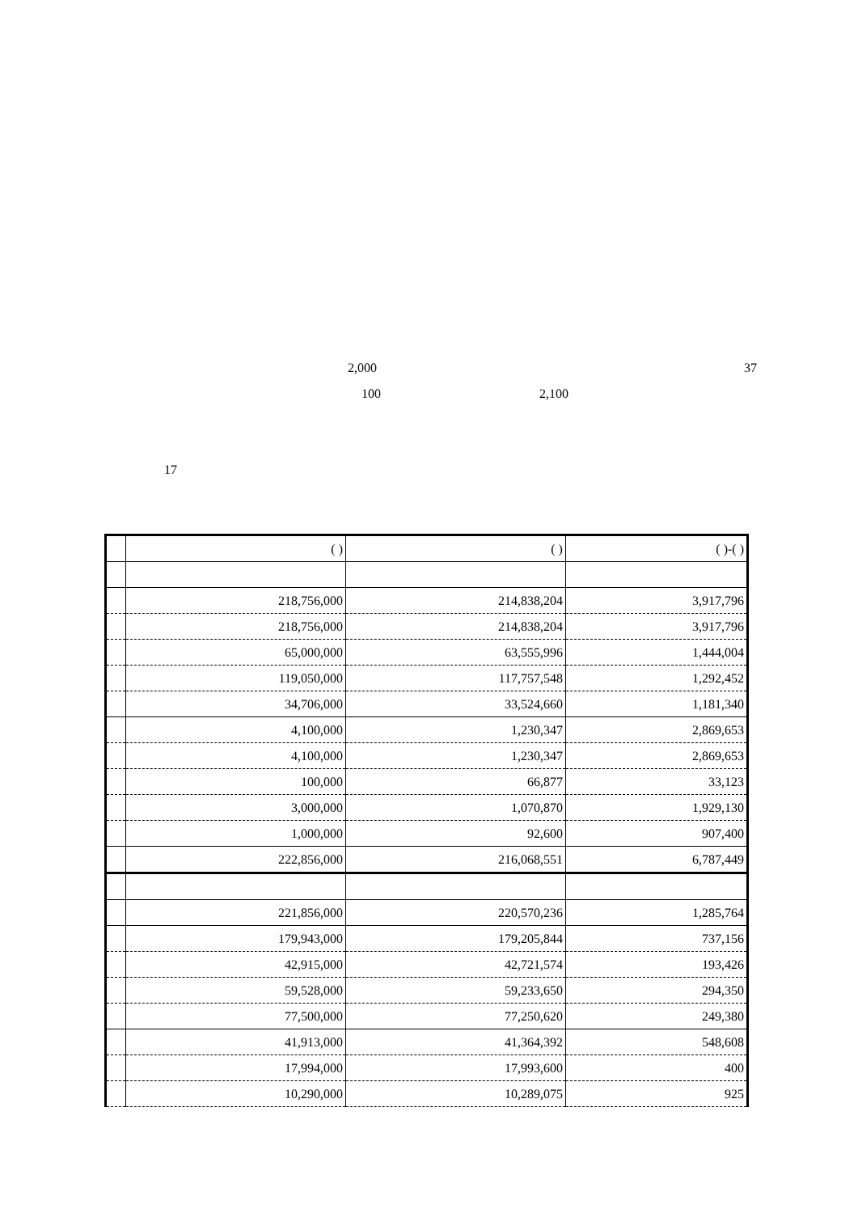2,000 37
100 2,100
17
| | ( ) | ( ) | ( )-( ) |
| | 218,756,000 | 214,838,204 | 3,917,796 |
| | 218,756,000 | 214,838,204 | 3,917,796 |
| | 65,000,000 | 63,555,996 | 1,444,004 |
| | 119,050,000 | 117,757,548 | 1,292,452 |
| | 34,706,000 | 33,524,660 | 1,181,340 |
| | 4,100,000 | 1,230,347 | 2,869,653 |
| | 4,100,000 | 1,230,347 | 2,869,653 |
| | 100,000 | 66,877 | 33,123 |
| | 3,000,000 | 1,070,870 | 1,929,130 |
| | 1,000,000 | 92,600 | 907,400 |
| | 222,856,000 | 216,068,551 | 6,787,449 |
| | 221,856,000 | 220,570,236 | 1,285,764 |
| | 179,943,000 | 179,205,844 | 737,156 |
| | 42,915,000 | 42,721,574 | 193,426 |
| | 59,528,000 | 59,233,650 | 294,350 |
| | 77,500,000 | 77,250,620 | 249,380 |
| | 41,913,000 | 41,364,392 | 548,608 |
| | 17,994,000 | 17,993,600 | 400 |
| | 10,290,000 | 10,289,075 | 925 |